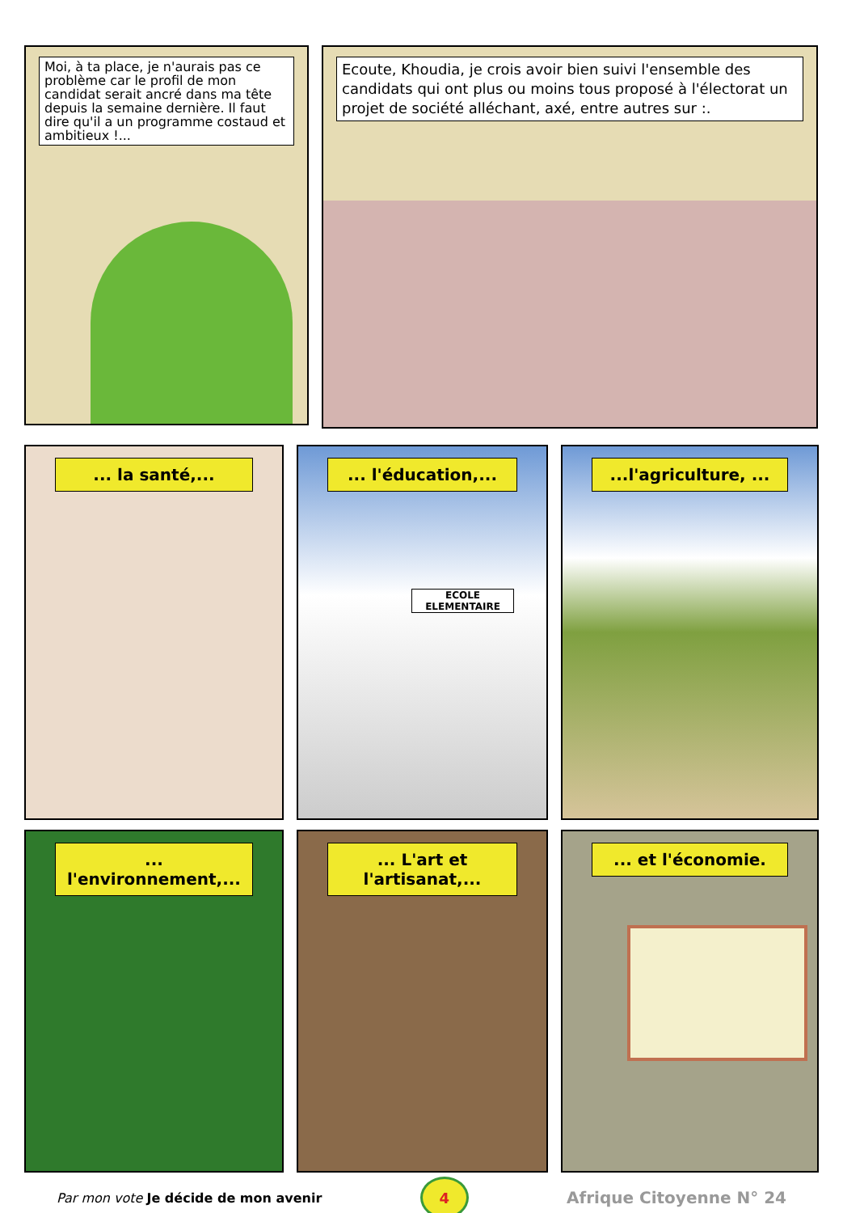Moi, à ta place, je n'aurais pas ce problème car le profil de mon candidat serait ancré dans ma tête depuis la semaine dernière. Il faut dire qu'il a un programme costaud et ambitieux !...
Ecoute, Khoudia, je crois avoir bien suivi l'ensemble des candidats qui ont plus ou moins tous proposé à l'électorat un projet de société alléchant, axé, entre autres sur :.
... la santé,... ... l'éducation,...
ECOLE ELEMENTAIRE
...l'agriculture, ...
... l'environnement,... ... L'art et l'artisanat,... ... et l'économie.
Par mon vote Je décide de mon avenir
4
Afrique Citoyenne N° 24